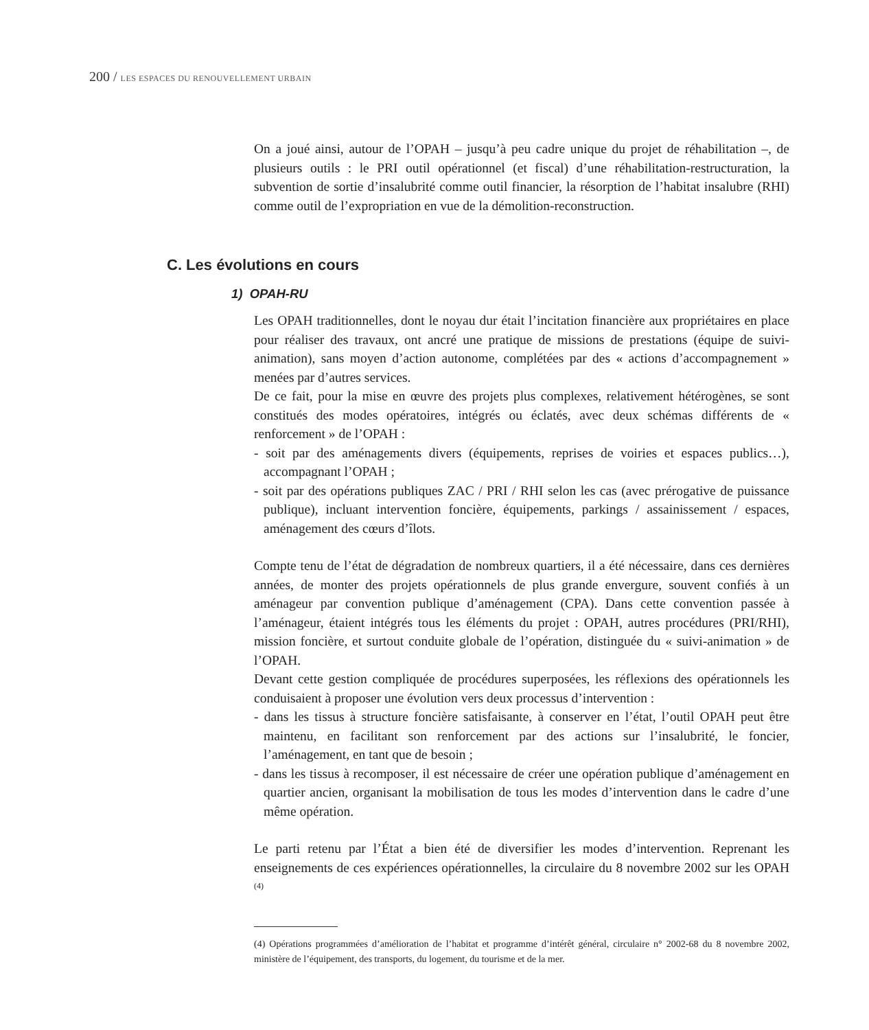200 / LES ESPACES DU RENOUVELLEMENT URBAIN
On a joué ainsi, autour de l’OPAH – jusqu’à peu cadre unique du projet de réhabilitation –, de plusieurs outils : le PRI outil opérationnel (et fiscal) d’une réhabilitation-restructuration, la subvention de sortie d’insalubrité comme outil financier, la résorption de l’habitat insalubre (RHI) comme outil de l’expropriation en vue de la démolition-reconstruction.
C. Les évolutions en cours
1) OPAH-RU
Les OPAH traditionnelles, dont le noyau dur était l’incitation financière aux propriétaires en place pour réaliser des travaux, ont ancré une pratique de missions de prestations (équipe de suivi-animation), sans moyen d’action autonome, complétées par des « actions d’accompagnement » menées par d’autres services.
De ce fait, pour la mise en œuvre des projets plus complexes, relativement hétérogènes, se sont constitués des modes opératoires, intégrés ou éclatés, avec deux schémas différents de « renforcement » de l’OPAH :
- soit par des aménagements divers (équipements, reprises de voiries et espaces publics…), accompagnant l’OPAH ;
- soit par des opérations publiques ZAC / PRI / RHI selon les cas (avec prérogative de puissance publique), incluant intervention foncière, équipements, parkings / assainissement / espaces, aménagement des cœurs d’îlots.
Compte tenu de l’état de dégradation de nombreux quartiers, il a été nécessaire, dans ces dernières années, de monter des projets opérationnels de plus grande envergure, souvent confiés à un aménageur par convention publique d’aménagement (CPA). Dans cette convention passée à l’aménageur, étaient intégrés tous les éléments du projet : OPAH, autres procédures (PRI/RHI), mission foncière, et surtout conduite globale de l’opération, distinguée du « suivi-animation » de l’OPAH.
Devant cette gestion compliquée de procédures superposées, les réflexions des opérationnels les conduisaient à proposer une évolution vers deux processus d’intervention :
- dans les tissus à structure foncière satisfaisante, à conserver en l’état, l’outil OPAH peut être maintenu, en facilitant son renforcement par des actions sur l’insalubrité, le foncier, l’aménagement, en tant que de besoin ;
- dans les tissus à recomposer, il est nécessaire de créer une opération publique d’aménagement en quartier ancien, organisant la mobilisation de tous les modes d’intervention dans le cadre d’une même opération.
Le parti retenu par l’État a bien été de diversifier les modes d’intervention. Reprenant les enseignements de ces expériences opérationnelles, la circulaire du 8 novembre 2002 sur les OPAH <sup>(4)</sup>
(4) Opérations programmées d’amélioration de l’habitat et programme d’intérêt général, circulaire n° 2002-68 du 8 novembre 2002, ministère de l’équipement, des transports, du logement, du tourisme et de la mer.